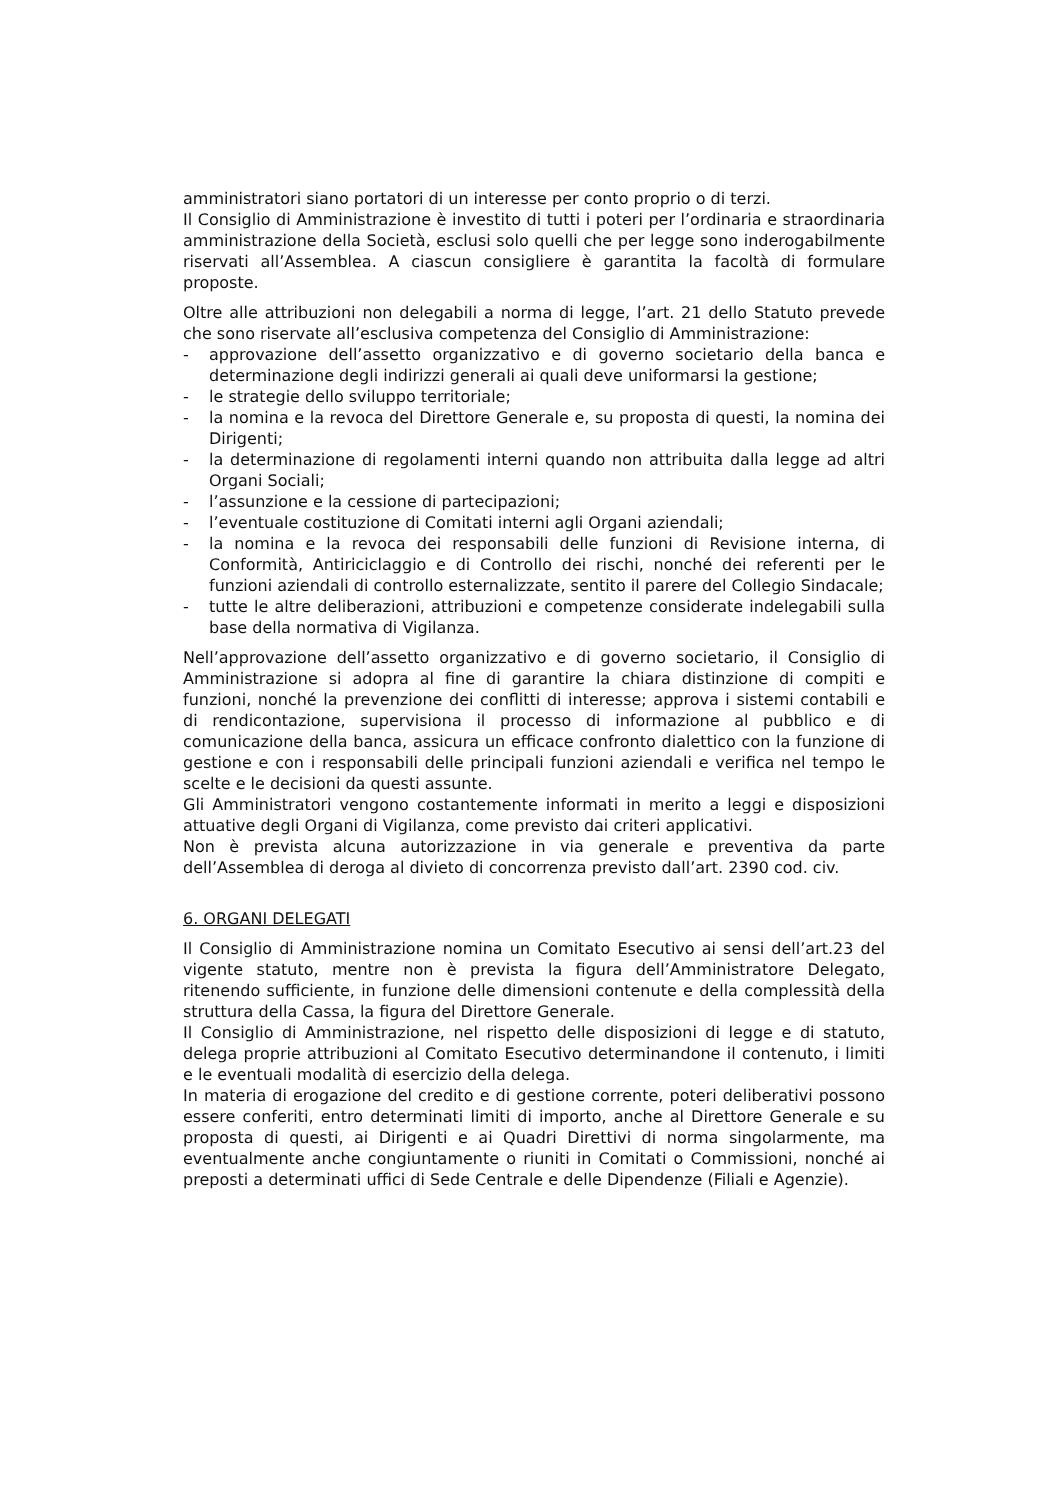amministratori siano portatori di un interesse per conto proprio o di terzi.
Il Consiglio di Amministrazione è investito di tutti i poteri per l’ordinaria e straordinaria amministrazione della Società, esclusi solo quelli che per legge sono inderogabilmente riservati all’Assemblea. A ciascun consigliere è garantita la facoltà di formulare proposte.
Oltre alle attribuzioni non delegabili a norma di legge, l’art. 21 dello Statuto prevede che sono riservate all’esclusiva competenza del Consiglio di Amministrazione:
- approvazione dell’assetto organizzativo e di governo societario della banca e determinazione degli indirizzi generali ai quali deve uniformarsi la gestione;
- le strategie dello sviluppo territoriale;
- la nomina e la revoca del Direttore Generale e, su proposta di questi, la nomina dei Dirigenti;
- la determinazione di regolamenti interni quando non attribuita dalla legge ad altri Organi Sociali;
- l’assunzione e la cessione di partecipazioni;
- l’eventuale costituzione di Comitati interni agli Organi aziendali;
- la nomina e la revoca dei responsabili delle funzioni di Revisione interna, di Conformità, Antiriciclaggio e di Controllo dei rischi, nonché dei referenti per le funzioni aziendali di controllo esternalizzate, sentito il parere del Collegio Sindacale;
- tutte le altre deliberazioni, attribuzioni e competenze considerate indelegabili sulla base della normativa di Vigilanza.
Nell’approvazione dell’assetto organizzativo e di governo societario, il Consiglio di Amministrazione si adopra al fine di garantire la chiara distinzione di compiti e funzioni, nonché la prevenzione dei conflitti di interesse; approva i sistemi contabili e di rendicontazione, supervisiona il processo di informazione al pubblico e di comunicazione della banca, assicura un efficace confronto dialettico con la funzione di gestione e con i responsabili delle principali funzioni aziendali e verifica nel tempo le scelte e le decisioni da questi assunte.
Gli Amministratori vengono costantemente informati in merito a leggi e disposizioni attuative degli Organi di Vigilanza, come previsto dai criteri applicativi.
Non è prevista alcuna autorizzazione in via generale e preventiva da parte dell’Assemblea di deroga al divieto di concorrenza previsto dall’art. 2390 cod. civ.
6. ORGANI DELEGATI
Il Consiglio di Amministrazione nomina un Comitato Esecutivo ai sensi dell’art.23 del vigente statuto, mentre non è prevista la figura dell’Amministratore Delegato, ritenendo sufficiente, in funzione delle dimensioni contenute e della complessità della struttura della Cassa, la figura del Direttore Generale.
Il Consiglio di Amministrazione, nel rispetto delle disposizioni di legge e di statuto, delega proprie attribuzioni al Comitato Esecutivo determinandone il contenuto, i limiti e le eventuali modalità di esercizio della delega.
In materia di erogazione del credito e di gestione corrente, poteri deliberativi possono essere conferiti, entro determinati limiti di importo, anche al Direttore Generale e su proposta di questi, ai Dirigenti e ai Quadri Direttivi di norma singolarmente, ma eventualmente anche congiuntamente o riuniti in Comitati o Commissioni, nonché ai preposti a determinati uffici di Sede Centrale e delle Dipendenze (Filiali e Agenzie).